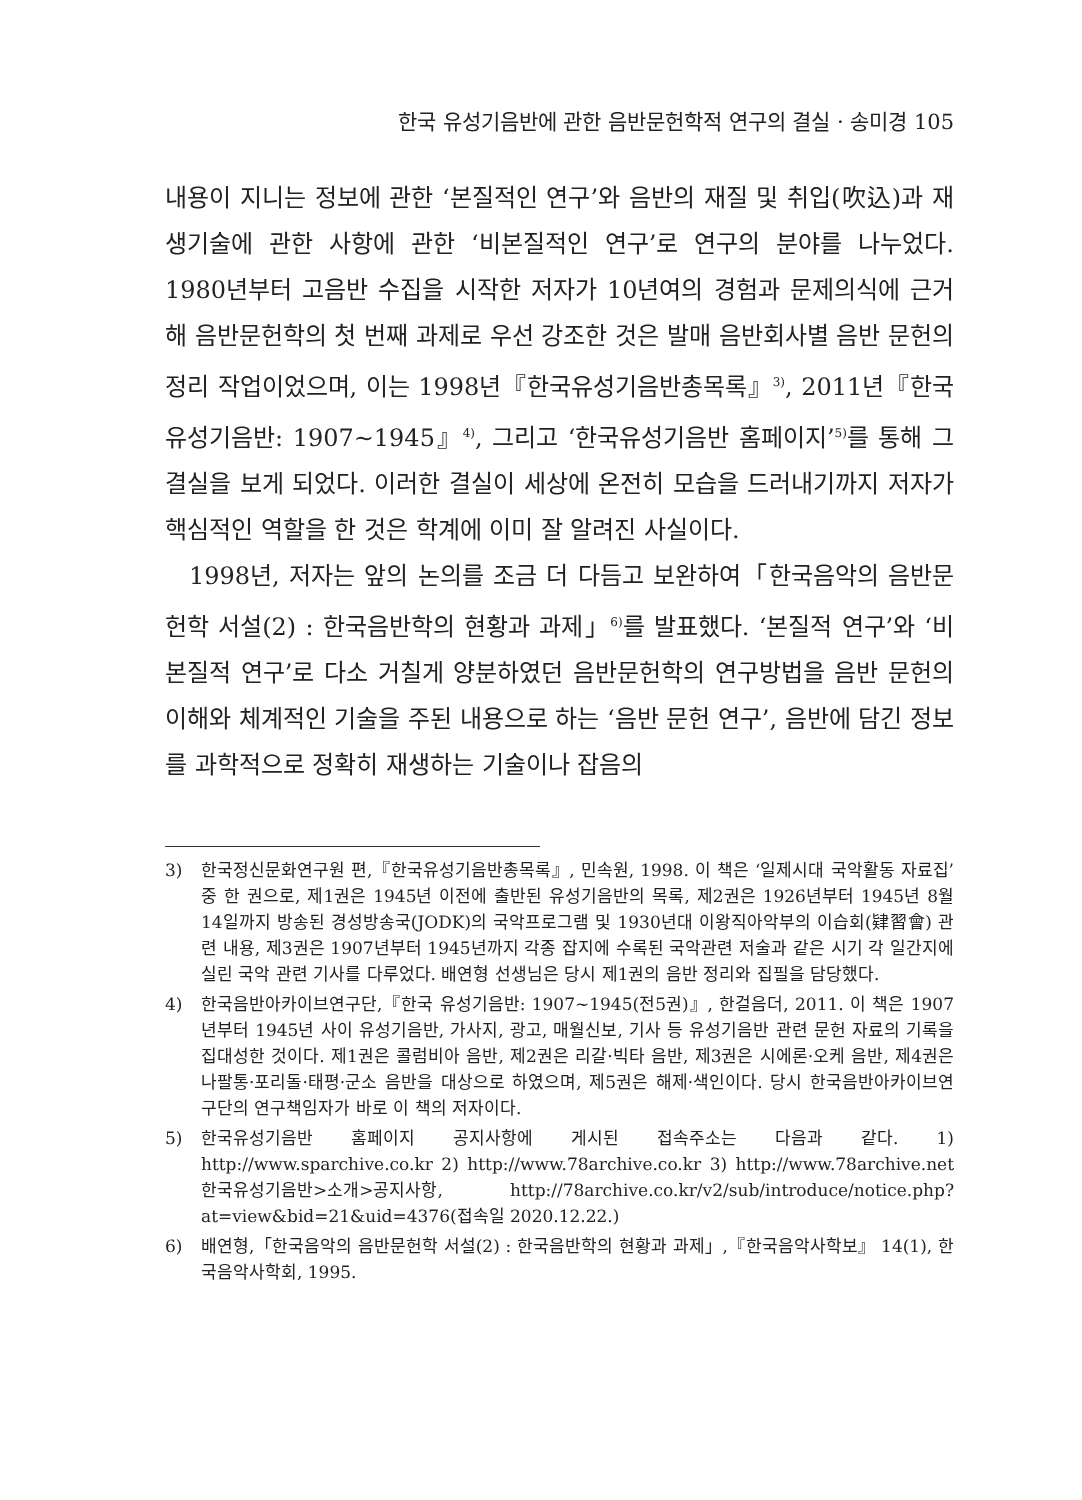한국 유성기음반에 관한 음반문헌학적 연구의 결실 · 송미경 105
내용이 지니는 정보에 관한 ‘본질적인 연구’와 음반의 재질 및 취입(吹込)과 재생기술에 관한 사항에 관한 ‘비본질적인 연구’로 연구의 분야를 나누었다. 1980년부터 고음반 수집을 시작한 저자가 10년여의 경험과 문제의식에 근거해 음반문헌학의 첫 번째 과제로 우선 강조한 것은 발매 음반회사별 음반 문헌의 정리 작업이었으며, 이는 1998년『한국유성기음반총목록』<sup>3)</sup>, 2011년『한국 유성기음반: 1907~1945』<sup>4)</sup>, 그리고 ‘한국유성기음반 홈페이지’<sup>5)</sup>를 통해 그 결실을 보게 되었다. 이러한 결실이 세상에 온전히 모습을 드러내기까지 저자가 핵심적인 역할을 한 것은 학계에 이미 잘 알려진 사실이다.
1998년, 저자는 앞의 논의를 조금 더 다듬고 보완하여「한국음악의 음반문헌학 서설(2) : 한국음반학의 현황과 과제」<sup>6)</sup>를 발표했다. ‘본질적 연구’와 ‘비본질적 연구’로 다소 거칠게 양분하였던 음반문헌학의 연구방법을 음반 문헌의 이해와 체계적인 기술을 주된 내용으로 하는 ‘음반 문헌 연구’, 음반에 담긴 정보를 과학적으로 정확히 재생하는 기술이나 잡음의
3) 한국정신문화연구원 편,『한국유성기음반총목록』, 민속원, 1998. 이 책은 ‘일제시대 국악활동 자료집’ 중 한 권으로, 제1권은 1945년 이전에 출반된 유성기음반의 목록, 제2권은 1926년부터 1945년 8월 14일까지 방송된 경성방송국(JODK)의 국악프로그램 및 1930년대 이왕직아악부의 이습회(肄習會) 관련 내용, 제3권은 1907년부터 1945년까지 각종 잡지에 수록된 국악관련 저술과 같은 시기 각 일간지에 실린 국악 관련 기사를 다루었다. 배연형 선생님은 당시 제1권의 음반 정리와 집필을 담당했다.
4) 한국음반아카이브연구단,『한국 유성기음반: 1907~1945(전5권)』, 한걸음더, 2011. 이 책은 1907년부터 1945년 사이 유성기음반, 가사지, 광고, 매월신보, 기사 등 유성기음반 관련 문헌 자료의 기록을 집대성한 것이다. 제1권은 콜럼비아 음반, 제2권은 리갈·빅타 음반, 제3권은 시에론·오케 음반, 제4권은 나팔통·포리돌·태평·군소 음반을 대상으로 하였으며, 제5권은 해제·색인이다. 당시 한국음반아카이브연구단의 연구책임자가 바로 이 책의 저자이다.
5) 한국유성기음반 홈페이지 공지사항에 게시된 접속주소는 다음과 같다. 1) http://www.sparchive.co.kr 2) http://www.78archive.co.kr 3) http://www.78archive.net 한국유성기음반>소개>공지사항, http://78archive.co.kr/v2/sub/introduce/notice.php?at=view&bid=21&uid=4376(접속일 2020.12.22.)
6) 배연형,「한국음악의 음반문헌학 서설(2) : 한국음반학의 현황과 과제」,『한국음악사학보』 14(1), 한국음악사학회, 1995.